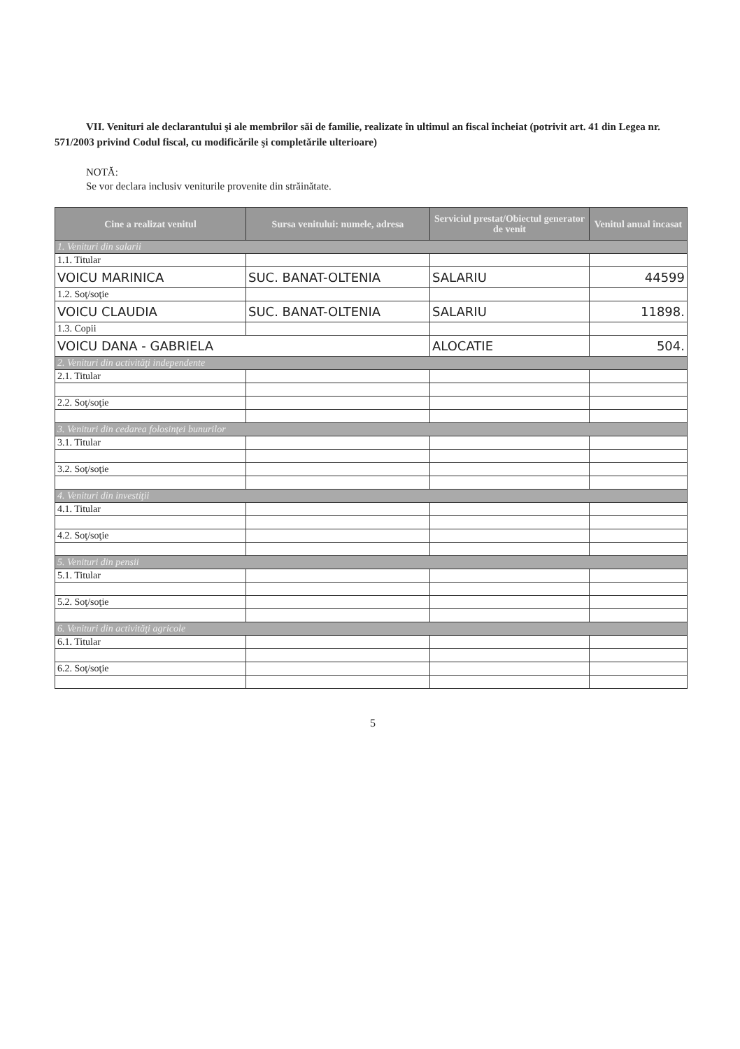VII. Venituri ale declarantului şi ale membrilor săi de familie, realizate în ultimul an fiscal încheiat (potrivit art. 41 din Legea nr. 571/2003 privind Codul fiscal, cu modificările şi completările ulterioare)
NOTĂ:
Se vor declara inclusiv veniturile provenite din străinătate.
| Cine a realizat venitul | Sursa venitului: numele, adresa | Serviciul prestat/Obiectul generator de venit | Venitul anual încasat |
| --- | --- | --- | --- |
| 1. Venituri din salarii | | | |
| 1.1. Titular | | | |
| VOICU MARINICA | SUC. BANAT-OLTENIA | SALARIU | 44599 |
| 1.2. Soţ/soţie | | | |
| VOICU CLAUDIA | SUC. BANAT-OLTENIA | SALARIU | 11898. |
| 1.3. Copii | | | |
| VOICU DANA - GABRIELA | | ALOCATIE | 504. |
| 2. Venituri din activităţi independente | | | |
| 2.1. Titular | | | |
| 2.2. Soţ/soţie | | | |
| 3. Venituri din cedarea folosinţei bunurilor | | | |
| 3.1. Titular | | | |
| 3.2. Soţ/soţie | | | |
| 4. Venituri din investiţii | | | |
| 4.1. Titular | | | |
| 4.2. Soţ/soţie | | | |
| 5. Venituri din pensii | | | |
| 5.1. Titular | | | |
| 5.2. Soţ/soţie | | | |
| 6. Venituri din activităţi agricole | | | |
| 6.1. Titular | | | |
| 6.2. Soţ/soţie | | | |
5